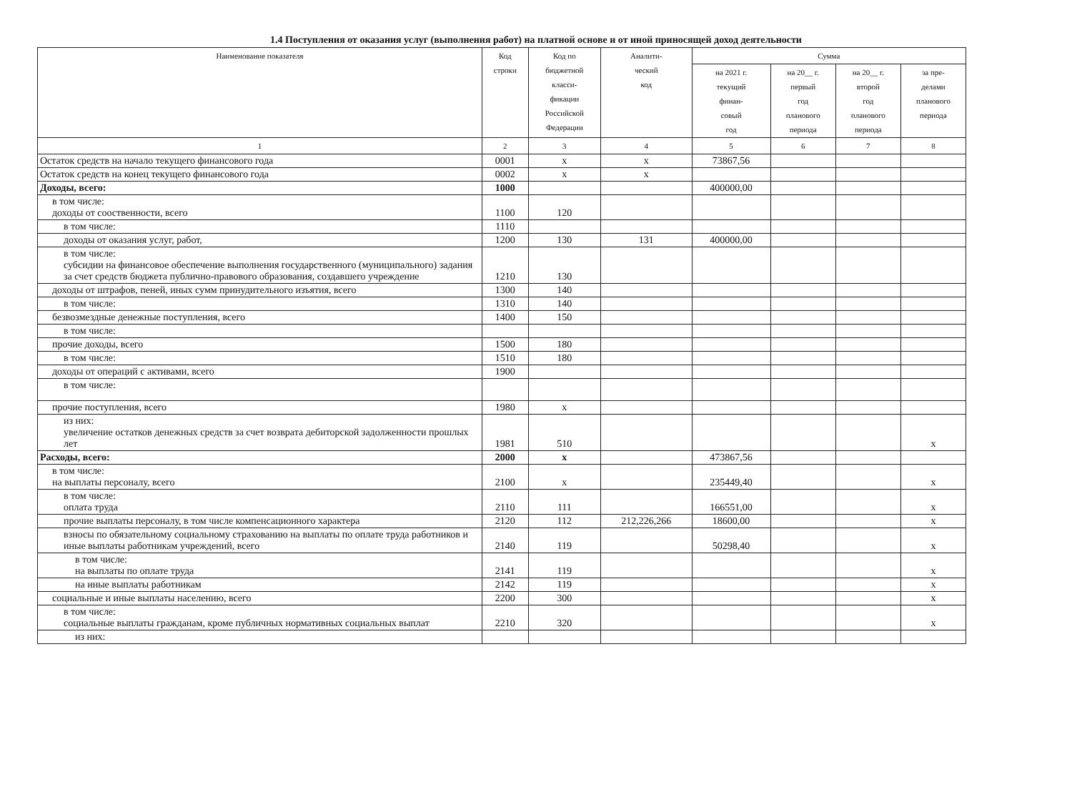1.4 Поступления от оказания услуг (выполнения работ) на платной основе и от иной приносящей доход деятельности
| Наименование показателя | Код строки | Код по бюджетной класси- фикации Российской Федерации | Аналити- ческий код | Сумма | | | |
| --- | --- | --- | --- | --- | --- | --- | --- |
| | | | | на 2021 г. текущий финан- совый год | на 20__ г. первый год планового периода | на 20__ г. второй год планового периода | за пре- делами планового периода |
| 1 | 2 | 3 | 4 | 5 | 6 | 7 | 8 |
| Остаток средств на начало текущего финансового года | 0001 | х | х | 73867,56 | | | |
| Остаток средств на конец текущего финансового года | 0002 | х | х | | | | |
| Доходы, всего: | 1000 | | | 400000,00 | | | |
| в том числе: доходы от сооственности, всего | 1100 | 120 | | | | | |
| в том числе: | 1110 | | | | | | |
| доходы от оказания услуг, работ, | 1200 | 130 | 131 | 400000,00 | | | |
| в том числе: субсидии на финансовое обеспечение выполнения государственного (муниципального) задания за счет средств бюджета публично-правового образования, создавшего учреждение | 1210 | 130 | | | | | |
| доходы от штрафов, пеней, иных сумм принудительного изъятия, всего | 1300 | 140 | | | | | |
| в том числе: | 1310 | 140 | | | | | |
| безвозмездные денежные поступления, всего | 1400 | 150 | | | | | |
| в том числе: | | | | | | | |
| прочие доходы, всего | 1500 | 180 | | | | | |
| в том числе: | 1510 | 180 | | | | | |
| доходы от операций с активами, всего | 1900 | | | | | | |
| в том числе: | | | | | | | |
| прочие поступления, всего | 1980 | х | | | | | |
| из них: увеличение остатков денежных средств за счет возврата дебиторской задолженности прошлых лет | 1981 | 510 | | | | | х |
| Расходы, всего: | 2000 | х | | 473867,56 | | | |
| в том числе: на выплаты персоналу, всего | 2100 | х | | 235449,40 | | | х |
| в том числе: оплата труда | 2110 | 111 | | 166551,00 | | | х |
| прочие выплаты персоналу, в том числе компенсационного характера | 2120 | 112 | 212,226,266 | 18600,00 | | | х |
| взносы по обязательному социальному страхованию на выплаты по оплате труда работников и иные выплаты работникам учреждений, всего | 2140 | 119 | | 50298,40 | | | х |
| в том числе: на выплаты по оплате труда | 2141 | 119 | | | | | х |
| на иные выплаты работникам | 2142 | 119 | | | | | х |
| социальные и иные выплаты населению, всего | 2200 | 300 | | | | | х |
| в том числе: социальные выплаты гражданам, кроме публичных нормативных социальных выплат | 2210 | 320 | | | | | х |
| из них: | | | | | | | |